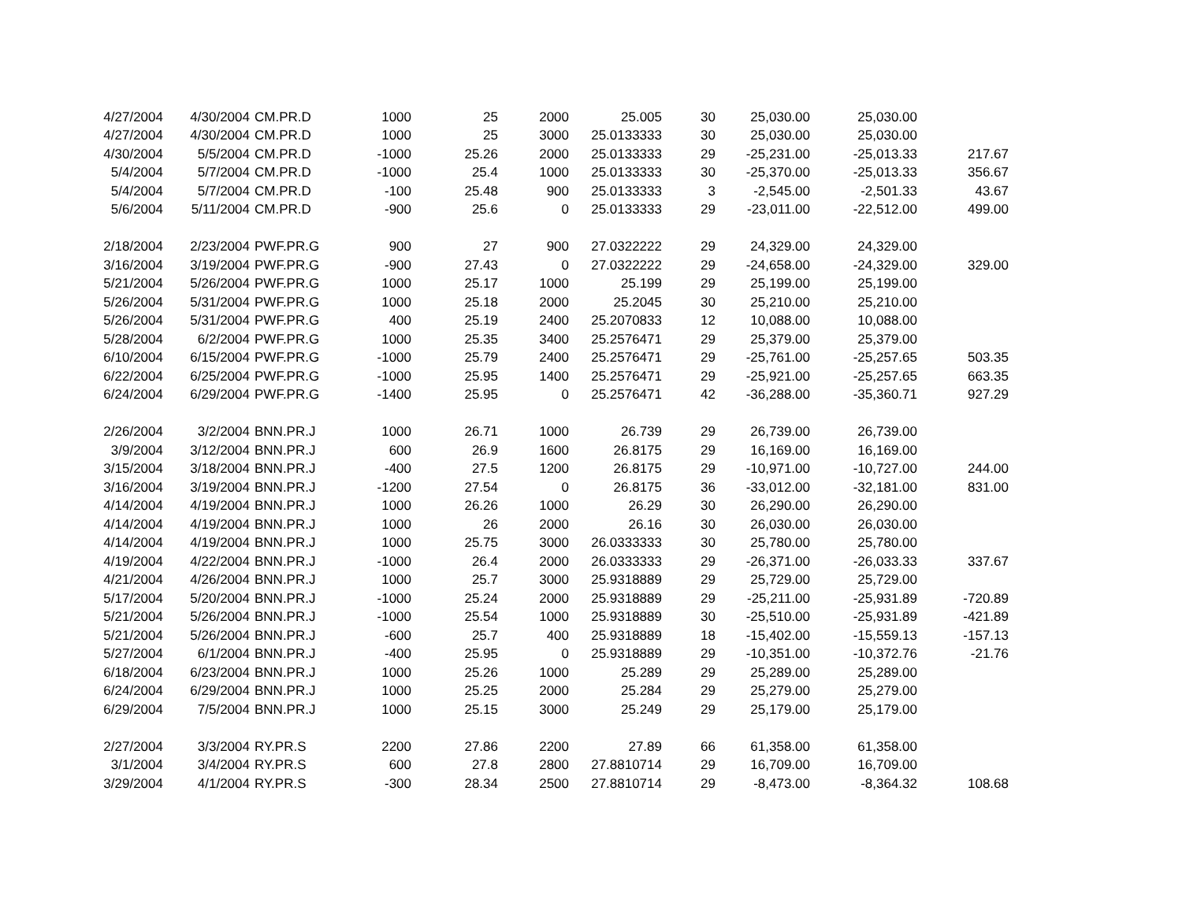| 4/27/2004 | 4/30/2004 | CM.PR.D | 1000 | 25 | 2000 | 25.005 | 30 | 25,030.00 | 25,030.00 | |
| 4/27/2004 | 4/30/2004 | CM.PR.D | 1000 | 25 | 3000 | 25.0133333 | 30 | 25,030.00 | 25,030.00 | |
| 4/30/2004 | 5/5/2004 | CM.PR.D | -1000 | 25.26 | 2000 | 25.0133333 | 29 | -25,231.00 | -25,013.33 | 217.67 |
| 5/4/2004 | 5/7/2004 | CM.PR.D | -1000 | 25.4 | 1000 | 25.0133333 | 30 | -25,370.00 | -25,013.33 | 356.67 |
| 5/4/2004 | 5/7/2004 | CM.PR.D | -100 | 25.48 | 900 | 25.0133333 | 3 | -2,545.00 | -2,501.33 | 43.67 |
| 5/6/2004 | 5/11/2004 | CM.PR.D | -900 | 25.6 | 0 | 25.0133333 | 29 | -23,011.00 | -22,512.00 | 499.00 |
| 2/18/2004 | 2/23/2004 | PWF.PR.G | 900 | 27 | 900 | 27.0322222 | 29 | 24,329.00 | 24,329.00 | |
| 3/16/2004 | 3/19/2004 | PWF.PR.G | -900 | 27.43 | 0 | 27.0322222 | 29 | -24,658.00 | -24,329.00 | 329.00 |
| 5/21/2004 | 5/26/2004 | PWF.PR.G | 1000 | 25.17 | 1000 | 25.199 | 29 | 25,199.00 | 25,199.00 | |
| 5/26/2004 | 5/31/2004 | PWF.PR.G | 1000 | 25.18 | 2000 | 25.2045 | 30 | 25,210.00 | 25,210.00 | |
| 5/26/2004 | 5/31/2004 | PWF.PR.G | 400 | 25.19 | 2400 | 25.2070833 | 12 | 10,088.00 | 10,088.00 | |
| 5/28/2004 | 6/2/2004 | PWF.PR.G | 1000 | 25.35 | 3400 | 25.2576471 | 29 | 25,379.00 | 25,379.00 | |
| 6/10/2004 | 6/15/2004 | PWF.PR.G | -1000 | 25.79 | 2400 | 25.2576471 | 29 | -25,761.00 | -25,257.65 | 503.35 |
| 6/22/2004 | 6/25/2004 | PWF.PR.G | -1000 | 25.95 | 1400 | 25.2576471 | 29 | -25,921.00 | -25,257.65 | 663.35 |
| 6/24/2004 | 6/29/2004 | PWF.PR.G | -1400 | 25.95 | 0 | 25.2576471 | 42 | -36,288.00 | -35,360.71 | 927.29 |
| 2/26/2004 | 3/2/2004 | BNN.PR.J | 1000 | 26.71 | 1000 | 26.739 | 29 | 26,739.00 | 26,739.00 | |
| 3/9/2004 | 3/12/2004 | BNN.PR.J | 600 | 26.9 | 1600 | 26.8175 | 29 | 16,169.00 | 16,169.00 | |
| 3/15/2004 | 3/18/2004 | BNN.PR.J | -400 | 27.5 | 1200 | 26.8175 | 29 | -10,971.00 | -10,727.00 | 244.00 |
| 3/16/2004 | 3/19/2004 | BNN.PR.J | -1200 | 27.54 | 0 | 26.8175 | 36 | -33,012.00 | -32,181.00 | 831.00 |
| 4/14/2004 | 4/19/2004 | BNN.PR.J | 1000 | 26.26 | 1000 | 26.29 | 30 | 26,290.00 | 26,290.00 | |
| 4/14/2004 | 4/19/2004 | BNN.PR.J | 1000 | 26 | 2000 | 26.16 | 30 | 26,030.00 | 26,030.00 | |
| 4/14/2004 | 4/19/2004 | BNN.PR.J | 1000 | 25.75 | 3000 | 26.0333333 | 30 | 25,780.00 | 25,780.00 | |
| 4/19/2004 | 4/22/2004 | BNN.PR.J | -1000 | 26.4 | 2000 | 26.0333333 | 29 | -26,371.00 | -26,033.33 | 337.67 |
| 4/21/2004 | 4/26/2004 | BNN.PR.J | 1000 | 25.7 | 3000 | 25.9318889 | 29 | 25,729.00 | 25,729.00 | |
| 5/17/2004 | 5/20/2004 | BNN.PR.J | -1000 | 25.24 | 2000 | 25.9318889 | 29 | -25,211.00 | -25,931.89 | -720.89 |
| 5/21/2004 | 5/26/2004 | BNN.PR.J | -1000 | 25.54 | 1000 | 25.9318889 | 30 | -25,510.00 | -25,931.89 | -421.89 |
| 5/21/2004 | 5/26/2004 | BNN.PR.J | -600 | 25.7 | 400 | 25.9318889 | 18 | -15,402.00 | -15,559.13 | -157.13 |
| 5/27/2004 | 6/1/2004 | BNN.PR.J | -400 | 25.95 | 0 | 25.9318889 | 29 | -10,351.00 | -10,372.76 | -21.76 |
| 6/18/2004 | 6/23/2004 | BNN.PR.J | 1000 | 25.26 | 1000 | 25.289 | 29 | 25,289.00 | 25,289.00 | |
| 6/24/2004 | 6/29/2004 | BNN.PR.J | 1000 | 25.25 | 2000 | 25.284 | 29 | 25,279.00 | 25,279.00 | |
| 6/29/2004 | 7/5/2004 | BNN.PR.J | 1000 | 25.15 | 3000 | 25.249 | 29 | 25,179.00 | 25,179.00 | |
| 2/27/2004 | 3/3/2004 | RY.PR.S | 2200 | 27.86 | 2200 | 27.89 | 66 | 61,358.00 | 61,358.00 | |
| 3/1/2004 | 3/4/2004 | RY.PR.S | 600 | 27.8 | 2800 | 27.8810714 | 29 | 16,709.00 | 16,709.00 | |
| 3/29/2004 | 4/1/2004 | RY.PR.S | -300 | 28.34 | 2500 | 27.8810714 | 29 | -8,473.00 | -8,364.32 | 108.68 |